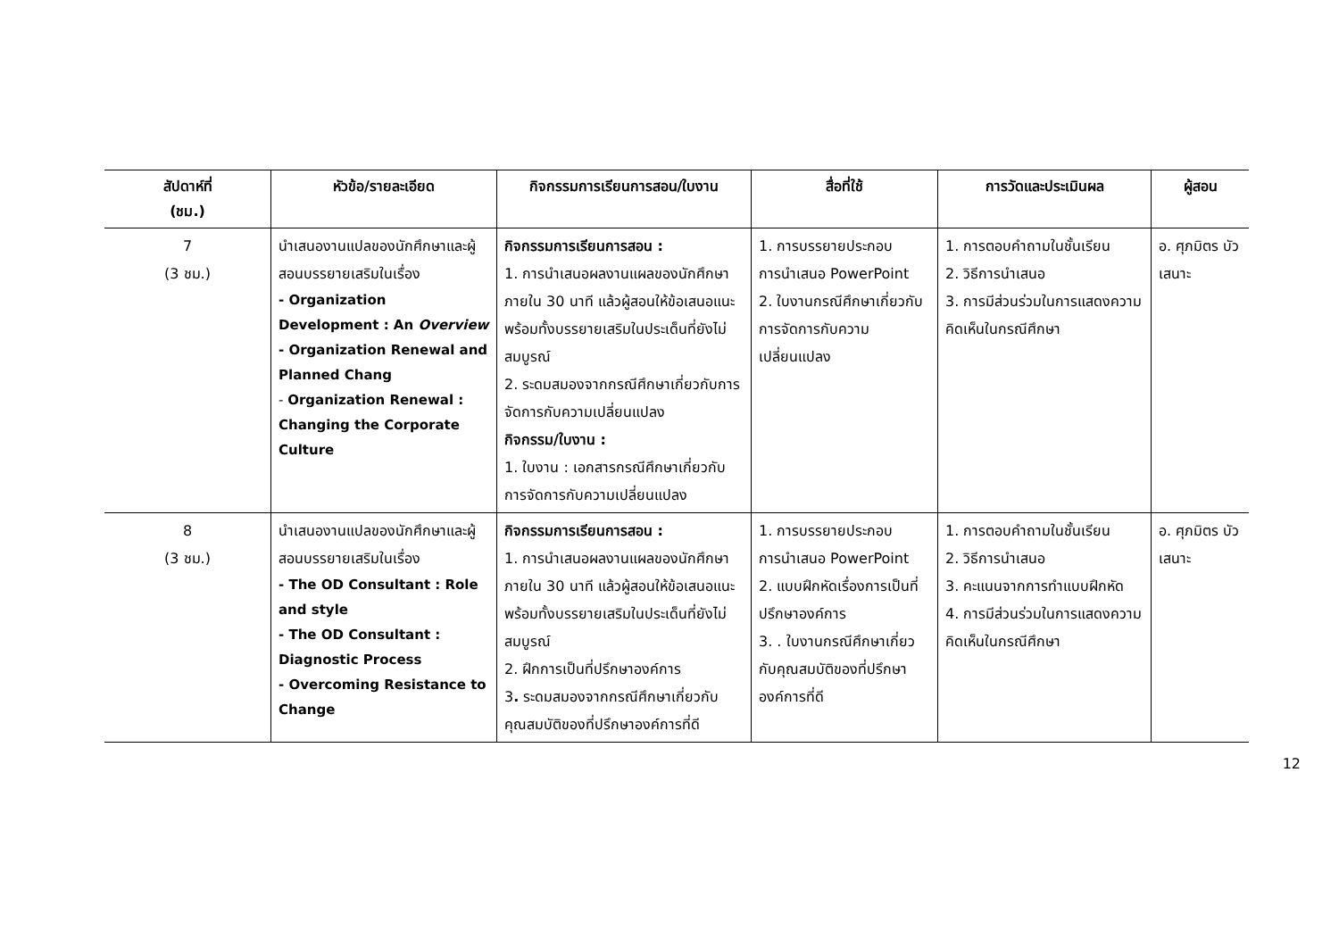| สัปดาห์ที่ (ชม.) | หัวข้อ/รายละเอียด | กิจกรรมการเรียนการสอน/ใบงาน | สื่อที่ใช้ | การวัดและประเมินผล | ผู้สอน |
| --- | --- | --- | --- | --- | --- |
| 7 (3 ชม.) | นำเสนองานแปลของนักศึกษาและผู้สอนบรรยายเสริมในเรื่อง - Organization Development : An Overview - Organization Renewal and Planned Chang - Organization Renewal : Changing the Corporate Culture | กิจกรรมการเรียนการสอน : 1. การนำเสนอผลงานแผลของนักศึกษาภายใน 30 นาที แล้วผู้สอนให้ข้อเสนอแนะพร้อมทั้งบรรยายเสริมในประเด็นที่ยังไม่สมบูรณ์ 2. ระดมสมองจากกรณีศึกษาเกี่ยวกับการจัดการกับความเปลี่ยนแปลง กิจกรรม/ใบงาน : 1. ใบงาน : เอกสารกรณีศึกษาเกี่ยวกับการจัดการกับความเปลี่ยนแปลง | 1. การบรรยายประกอบการนำเสนอ PowerPoint 2. ใบงานกรณีศึกษาเกี่ยวกับการจัดการกับความเปลี่ยนแปลง | 1. การตอบคำถามในชั้นเรียน 2. วิธีการนำเสนอ 3. การมีส่วนร่วมในการแสดงความคิดเห็นในกรณีศึกษา | อ. ศุภมิตร บัวเสนาะ |
| 8 (3 ชม.) | นำเสนองานแปลของนักศึกษาและผู้สอนบรรยายเสริมในเรื่อง - The OD Consultant : Role and style - The OD Consultant : Diagnostic Process - Overcoming Resistance to Change | กิจกรรมการเรียนการสอน : 1. การนำเสนอผลงานแผลของนักศึกษาภายใน 30 นาที แล้วผู้สอนให้ข้อเสนอแนะพร้อมทั้งบรรยายเสริมในประเด็นที่ยังไม่สมบูรณ์ 2. ฝึกการเป็นที่ปรึกษาองค์การ 3 . ระดมสมองจากกรณีศึกษาเกี่ยวกับคุณสมบัติของที่ปรึกษาองค์การที่ดี | 1. การบรรยายประกอบการนำเสนอ PowerPoint 2. แบบฝึกหัดเรื่องการเป็นที่ปรึกษาองค์การ 3. . ใบงานกรณีศึกษาเกี่ยวกับคุณสมบัติของที่ปรึกษาองค์การที่ดี | 1. การตอบคำถามในชั้นเรียน 2. วิธีการนำเสนอ 3. คะแนนจากการทำแบบฝึกหัด 4. การมีส่วนร่วมในการแสดงความคิดเห็นในกรณีศึกษา | อ. ศุภมิตร บัวเสนาะ |
12